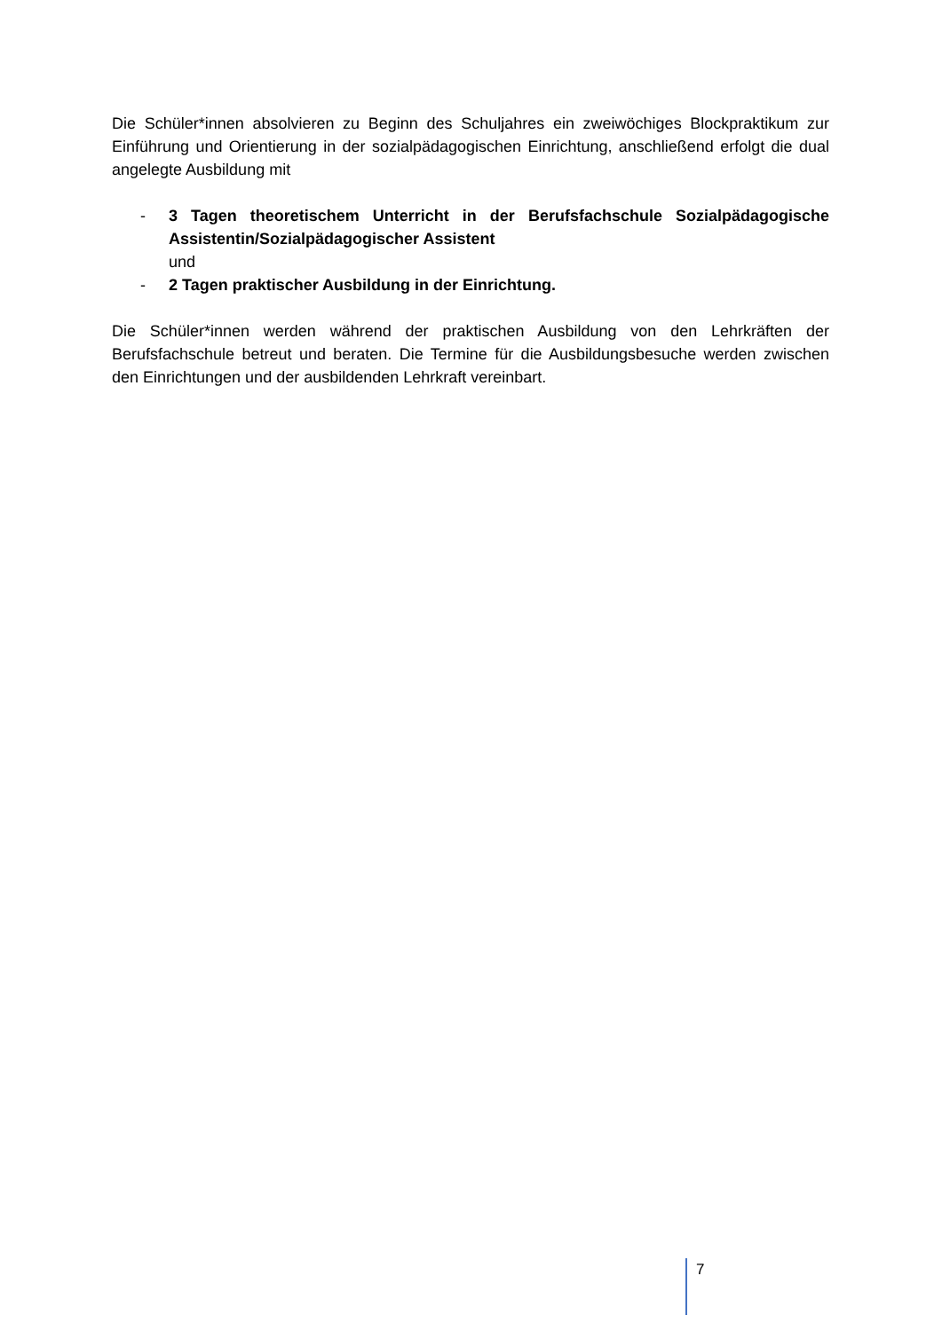Die Schüler*innen absolvieren zu Beginn des Schuljahres ein zweiwöchiges Blockpraktikum zur Einführung und Orientierung in der sozialpädagogischen Einrichtung, anschließend erfolgt die dual angelegte Ausbildung mit
- 3 Tagen theoretischem Unterricht in der Berufsfachschule Sozialpädagogische Assistentin/Sozialpädagogischer Assistent
und
- 2 Tagen praktischer Ausbildung in der Einrichtung.
Die Schüler*innen werden während der praktischen Ausbildung von den Lehrkräften der Berufsfachschule betreut und beraten. Die Termine für die Ausbildungsbesuche werden zwischen den Einrichtungen und der ausbildenden Lehrkraft vereinbart.
7